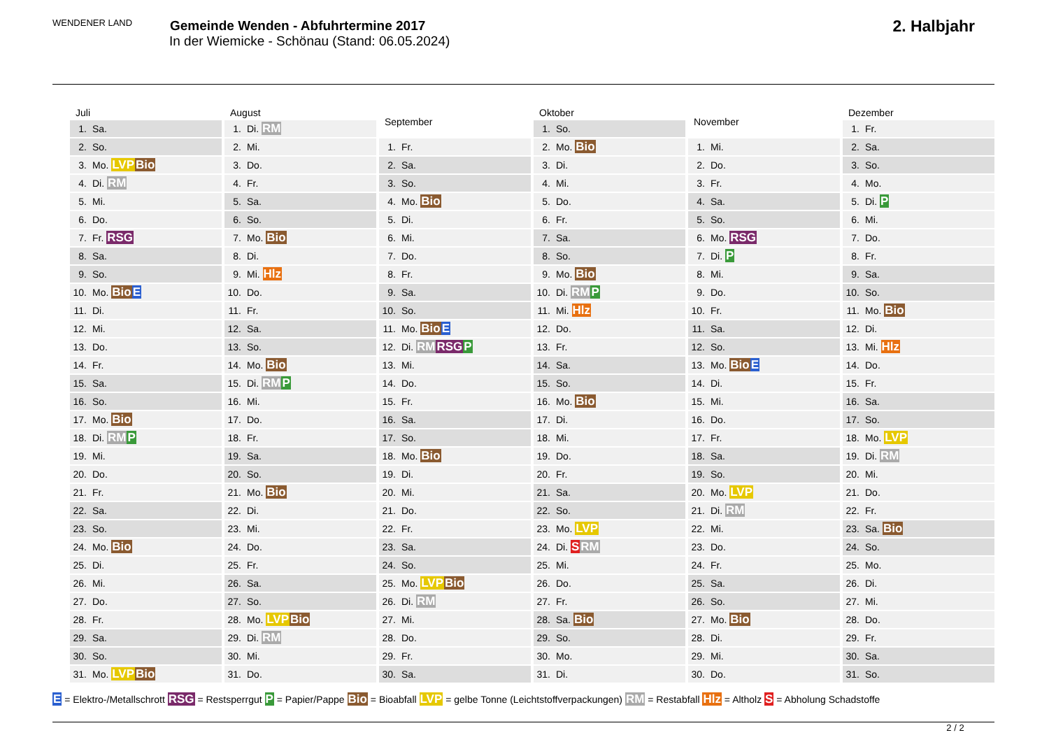WENDENER LAND
Gemeinde Wenden - Abfuhrtermine 2017
In der Wiemicke - Schönau (Stand: 06.05.2024)
2. Halbjahr
| Juli | |
| --- | --- |
| 1. | Sa. |
| 2. | So. |
| 3. | Mo. LVP Bio |
| 4. | Di. RM |
| 5. | Mi. |
| 6. | Do. |
| 7. | Fr. RSG |
| 8. | Sa. |
| 9. | So. |
| 10. | Mo. Bio E |
| 11. | Di. |
| 12. | Mi. |
| 13. | Do. |
| 14. | Fr. |
| 15. | Sa. |
| 16. | So. |
| 17. | Mo. Bio |
| 18. | Di. RM P |
| 19. | Mi. |
| 20. | Do. |
| 21. | Fr. |
| 22. | Sa. |
| 23. | So. |
| 24. | Mo. Bio |
| 25. | Di. |
| 26. | Mi. |
| 27. | Do. |
| 28. | Fr. |
| 29. | Sa. |
| 30. | So. |
| 31. | Mo. LVP Bio |
| August | |
| --- | --- |
| 1. | Di. RM |
| 2. | Mi. |
| 3. | Do. |
| 4. | Fr. |
| 5. | Sa. |
| 6. | So. |
| 7. | Mo. Bio |
| 8. | Di. |
| 9. | Mi. Hlz |
| 10. | Do. |
| 11. | Fr. |
| 12. | Sa. |
| 13. | So. |
| 14. | Mo. Bio |
| 15. | Di. RM P |
| 16. | Mi. |
| 17. | Do. |
| 18. | Fr. |
| 19. | Sa. |
| 20. | So. |
| 21. | Mo. Bio |
| 22. | Di. |
| 23. | Mi. |
| 24. | Do. |
| 25. | Fr. |
| 26. | Sa. |
| 27. | So. |
| 28. | Mo. LVP Bio |
| 29. | Di. RM |
| 30. | Mi. |
| 31. | Do. |
| September | |
| --- | --- |
| 1. | Fr. |
| 2. | Sa. |
| 3. | So. |
| 4. | Mo. Bio |
| 5. | Di. |
| 6. | Mi. |
| 7. | Do. |
| 8. | Fr. |
| 9. | Sa. |
| 10. | So. |
| 11. | Mo. Bio E |
| 12. | Di. RM RSG P |
| 13. | Mi. |
| 14. | Do. |
| 15. | Fr. |
| 16. | Sa. |
| 17. | So. |
| 18. | Mo. Bio |
| 19. | Di. |
| 20. | Mi. |
| 21. | Do. |
| 22. | Fr. |
| 23. | Sa. |
| 24. | So. |
| 25. | Mo. LVP Bio |
| 26. | Di. RM |
| 27. | Mi. |
| 28. | Do. |
| 29. | Fr. |
| 30. | Sa. |
| Oktober | |
| --- | --- |
| 1. | So. |
| 2. | Mo. Bio |
| 3. | Di. |
| 4. | Mi. |
| 5. | Do. |
| 6. | Fr. |
| 7. | Sa. |
| 8. | So. |
| 9. | Mo. Bio |
| 10. | Di. RM P |
| 11. | Mi. Hlz |
| 12. | Do. |
| 13. | Fr. |
| 14. | Sa. |
| 15. | So. |
| 16. | Mo. Bio |
| 17. | Di. |
| 18. | Mi. |
| 19. | Do. |
| 20. | Fr. |
| 21. | Sa. |
| 22. | So. |
| 23. | Mo. LVP |
| 24. | Di. S RM |
| 25. | Mi. |
| 26. | Do. |
| 27. | Fr. |
| 28. | Sa. Bio |
| 29. | So. |
| 30. | Mo. |
| 31. | Di. |
| November | |
| --- | --- |
| 1. | Mi. |
| 2. | Do. |
| 3. | Fr. |
| 4. | Sa. |
| 5. | So. |
| 6. | Mo. RSG |
| 7. | Di. P |
| 8. | Mi. |
| 9. | Do. |
| 10. | Fr. |
| 11. | Sa. |
| 12. | So. |
| 13. | Mo. Bio E |
| 14. | Di. |
| 15. | Mi. |
| 16. | Do. |
| 17. | Fr. |
| 18. | Sa. |
| 19. | So. |
| 20. | Mo. LVP |
| 21. | Di. RM |
| 22. | Mi. |
| 23. | Do. |
| 24. | Fr. |
| 25. | Sa. |
| 26. | So. |
| 27. | Mo. Bio |
| 28. | Di. |
| 29. | Mi. |
| 30. | Do. |
| Dezember | |
| --- | --- |
| 1. | Fr. |
| 2. | Sa. |
| 3. | So. |
| 4. | Mo. |
| 5. | Di. P |
| 6. | Mi. |
| 7. | Do. |
| 8. | Fr. |
| 9. | Sa. |
| 10. | So. |
| 11. | Mo. Bio |
| 12. | Di. |
| 13. | Mi. Hlz |
| 14. | Do. |
| 15. | Fr. |
| 16. | Sa. |
| 17. | So. |
| 18. | Mo. LVP |
| 19. | Di. RM |
| 20. | Mi. |
| 21. | Do. |
| 22. | Fr. |
| 23. | Sa. Bio |
| 24. | So. |
| 25. | Mo. |
| 26. | Di. |
| 27. | Mi. |
| 28. | Do. |
| 29. | Fr. |
| 30. | Sa. |
| 31. | So. |
E = Elektro-/Metallschrott RSG = Restsperrgut P = Papier/Pappe Bio = Bioabfall LVP = gelbe Tonne (Leichtstoffverpackungen) RM = Restabfall Hlz = Altholz S = Abholung Schadstoffe
2 / 2